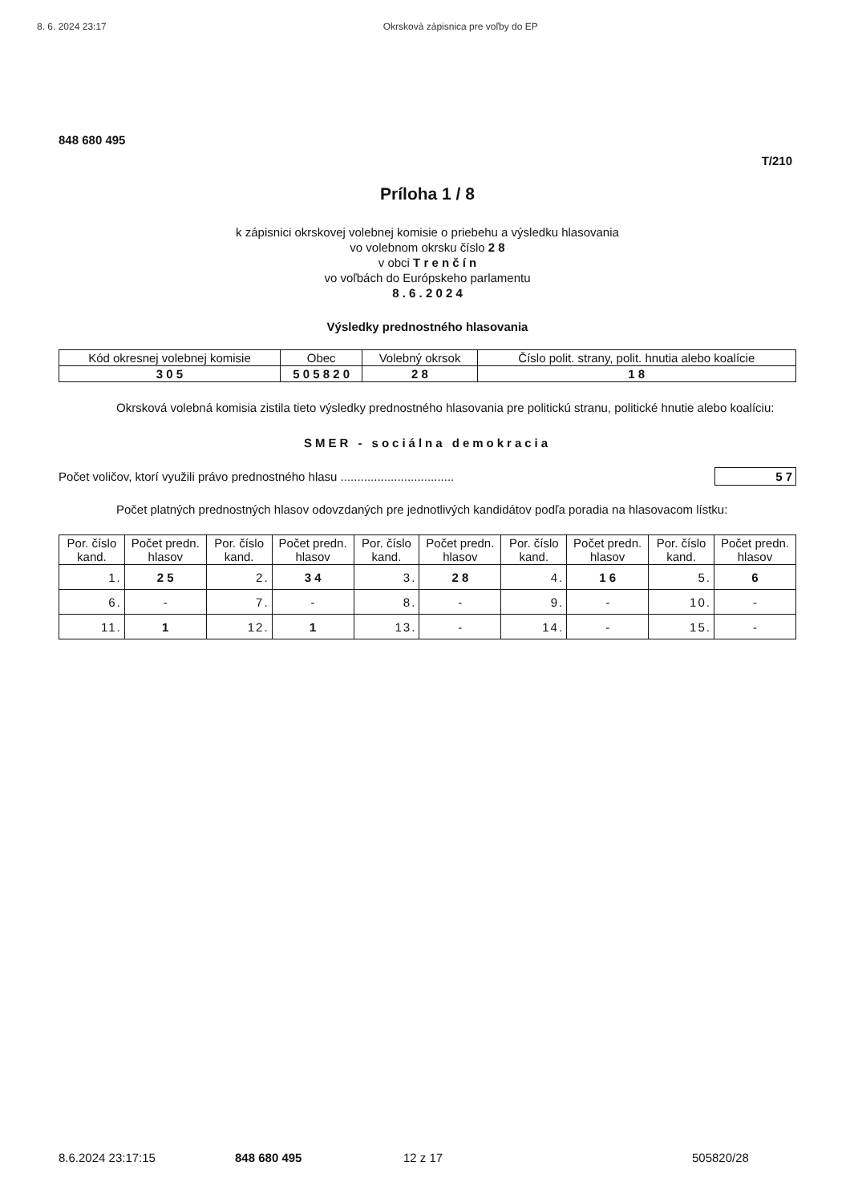8. 6. 2024 23:17 Okrsková zápisnica pre voľby do EP
848 680 495
T/210
Príloha 1 / 8
k zápisnici okrskovej volebnej komisie o priebehu a výsledku hlasovania
vo volebnom okrsku číslo 2 8
v obci T r e n č í n
vo voľbách do Európskeho parlamentu
8 . 6 . 2 0 2 4
Výsledky prednostného hlasovania
| Kód okresnej volebnej komisie | Obec | Volebný okrsok | Číslo polit. strany, polit. hnutia alebo koalície |
| --- | --- | --- | --- |
| 3 0 5 | 5 0 5 8 2 0 | 2 8 | 1 8 |
Okrsková volebná komisia zistila tieto výsledky prednostného hlasovania pre politickú stranu, politické hnutie alebo koalíciu:
SMER - sociálna demokracia
Počet voličov, ktorí využili právo prednostného hlasu .................................. 5 7
Počet platných prednostných hlasov odovzdaných pre jednotlivých kandidátov podľa poradia na hlasovacom lístku:
| Por. číslo kand. | Počet predn. hlasov | Por. číslo kand. | Počet predn. hlasov | Por. číslo kand. | Počet predn. hlasov | Por. číslo kand. | Počet predn. hlasov | Por. číslo kand. | Počet predn. hlasov |
| --- | --- | --- | --- | --- | --- | --- | --- | --- | --- |
| 1. | 2 5 | 2. | 3 4 | 3. | 2 8 | 4. | 1 6 | 5. | 6 |
| 6. | - | 7. | - | 8. | - | 9. | - | 10. | - |
| 11. | 1 | 12. | 1 | 13. | - | 14. | - | 15. | - |
8.6.2024 23:17:15 848 680 495 12 z 17 505820/28